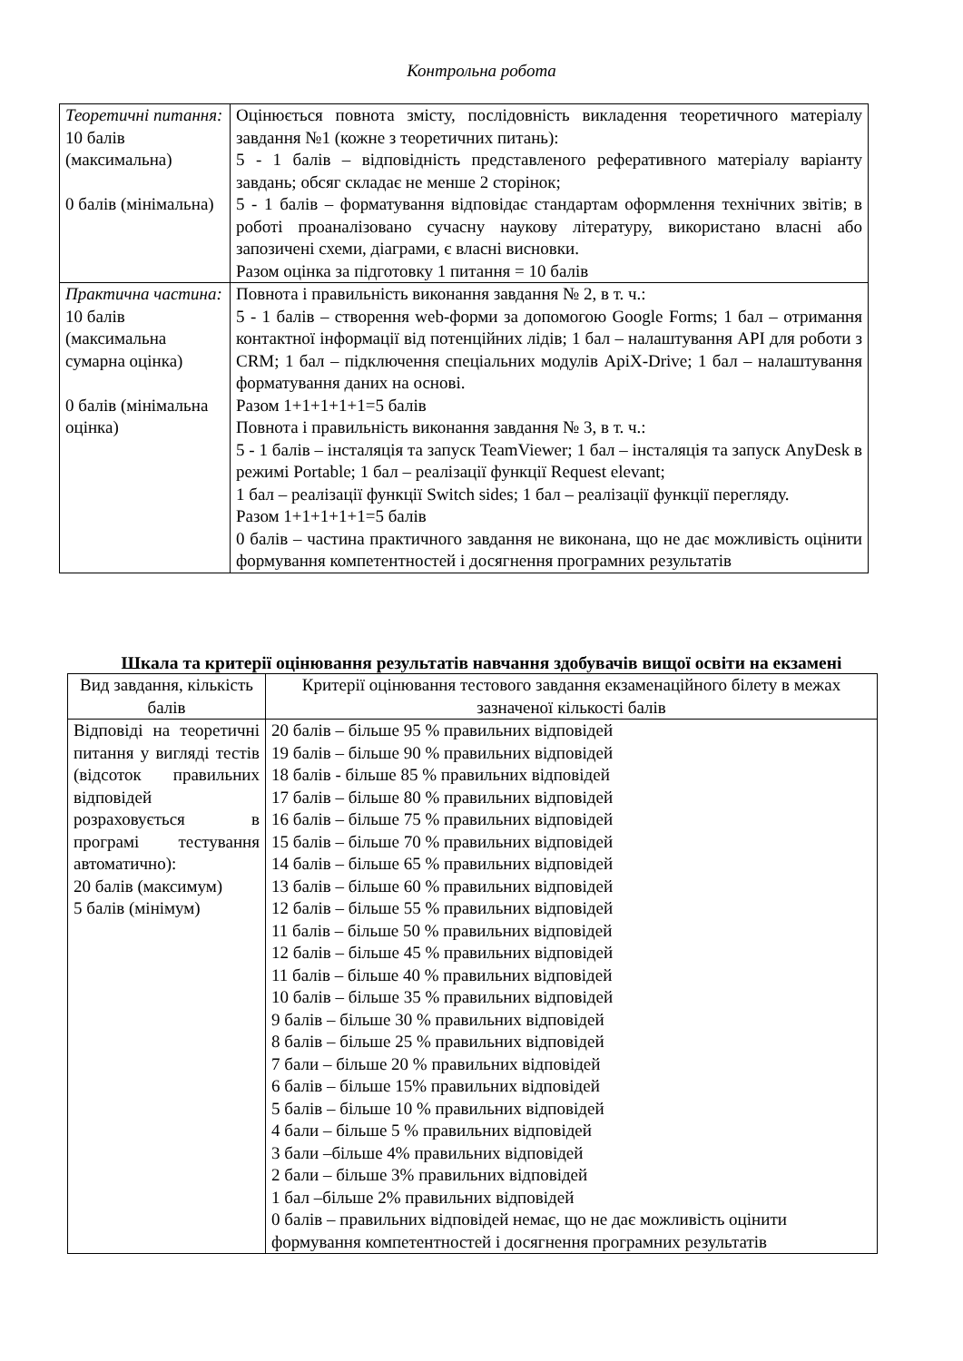Контрольна робота
| Теоретичні питання: 10 балів (максимальна) 0 балів (мінімальна) | Оцінюється повнота змісту, послідовність викладення теоретичного матеріалу завдання №1 (кожне з теоретичних питань): 5 - 1 балів – відповідність представленого реферативного матеріалу варіанту завдань; обсяг складає не менше 2 сторінок; 5 - 1 балів – форматування відповідає стандартам оформлення технічних звітів; в роботі проаналізовано сучасну наукову літературу, використано власні або запозичені схеми, діаграми, є власні висновки. Разом оцінка за підготовку 1 питання = 10 балів |
| Практична частина: 10 балів (максимальна сумарна оцінка) 0 балів (мінімальна оцінка) | Повнота і правильність виконання завдання № 2, в т. ч.: 5 - 1 балів – створення web-форми за допомогою Google Forms; 1 бал – отримання контактної інформації від потенційних лідів; 1 бал – налаштування API для роботи з CRM; 1 бал – підключення спеціальних модулів ApiX-Drive; 1 бал – налаштування форматування даних на основі. Разом 1+1+1+1+1=5 балів Повнота і правильність виконання завдання № 3, в т. ч.: 5 - 1 балів – інсталяція та запуск TeamViewer; 1 бал – інсталяція та запуск AnyDesk в режимі Portable; 1 бал – реалізації функції Request elevant; 1 бал – реалізації функції Switch sides; 1 бал – реалізації функції перегляду. Разом 1+1+1+1+1=5 балів 0 балів – частина практичного завдання не виконана, що не дає можливість оцінити формування компетентностей і досягнення програмних результатів |
Шкала та критерії оцінювання результатів навчання здобувачів вищої освіти на екзамені
| Вид завдання, кількість балів | Критерії оцінювання тестового завдання екзаменаційного білету в межах зазначеної кількості балів |
| --- | --- |
| Відповіді на теоретичні питання у вигляді тестів (відсоток правильних відповідей розраховується в програмі тестування автоматично): 20 балів (максимум) 5 балів (мінімум) | 20 балів – більше 95 % правильних відповідей 19 балів – більше 90 % правильних відповідей 18 балів - більше 85 % правильних відповідей 17 балів – більше 80 % правильних відповідей 16 балів – більше 75 % правильних відповідей 15 балів – більше 70 % правильних відповідей 14 балів – більше 65 % правильних відповідей 13 балів – більше 60 % правильних відповідей 12 балів – більше 55 % правильних відповідей 11 балів – більше 50 % правильних відповідей 12 балів – більше 45 % правильних відповідей 11 балів – більше 40 % правильних відповідей 10 балів – більше 35 % правильних відповідей 9 балів – більше 30 % правильних відповідей 8 балів – більше 25 % правильних відповідей 7 бали – більше 20 % правильних відповідей 6 балів – більше 15% правильних відповідей 5 балів – більше 10 % правильних відповідей 4 бали – більше 5 % правильних відповідей 3 бали –більше 4% правильних відповідей 2 бали – більше 3% правильних відповідей 1 бал –більше 2% правильних відповідей 0 балів – правильних відповідей немає, що не дає можливість оцінити формування компетентностей і досягнення програмних результатів |